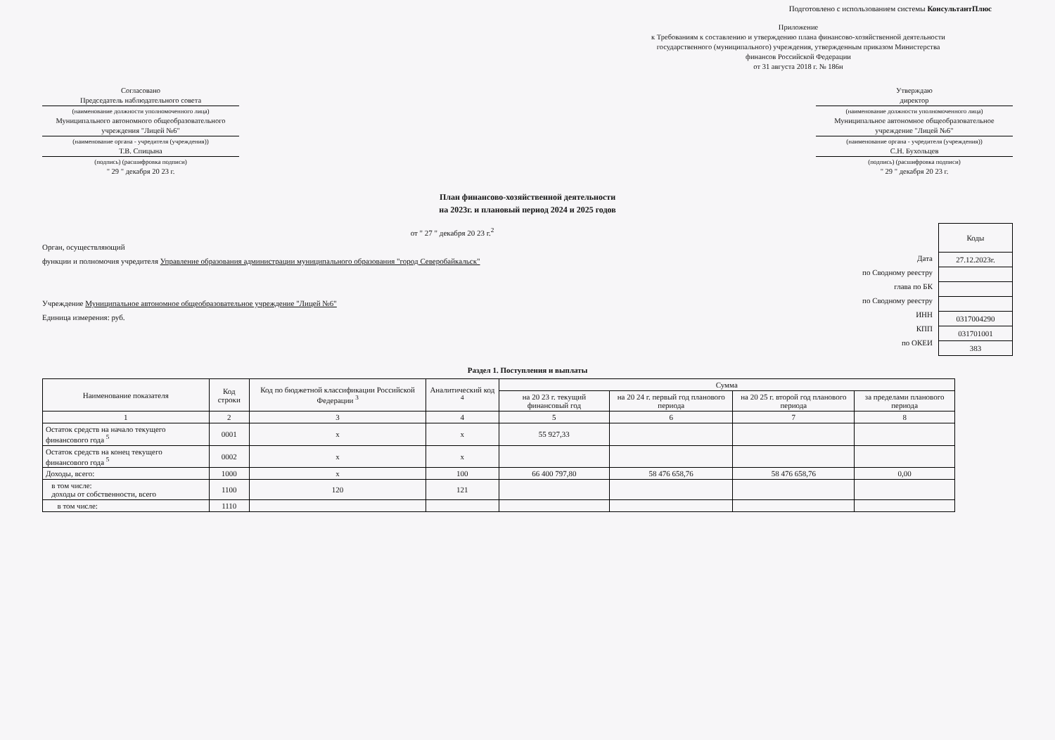Подготовлено с использованием системы КонсультантПлюс
Приложение
к Требованиям к составлению и утверждению плана финансово-хозяйственной деятельности государственного (муниципального) учреждения, утвержденным приказом Министерства финансов Российской Федерации
от 31 августа 2018 г. № 186н
Согласовано
Председатель наблюдательного совета
(наименование должности уполномоченного лица)
Муниципального автономного общеобразовательного учреждения "Лицей №6"
(наименование органа - учредителя (учреждения))
Т.В. Спицына
(подпись) (расшифровка подписи)
" 29 " декабря 20 23 г.
Утверждаю
директор
(наименование должности уполномоченного лица)
Муниципальное автономное общеобразовательное учреждение "Лицей №6"
(наименование органа - учредителя (учреждения))
С.Н. Бухольцев
(подпись) (расшифровка подписи)
" 29 " декабря 20 23 г.
План финансово-хозяйственной деятельности
на 2023г. и плановый период 2024 и 2025 годов
от " 27 " декабря 20 23 г.<sup>2</sup>
Орган, осуществляющий
функции и полномочия учредителя Управление образования администрации муниципального образования "город Северобайкальск"
Учреждение Муниципальное автономное общеобразовательное учреждение "Лицей №6"
Единица измерения: руб.
Дата
по Сводному реестру
глава по БК
по Сводному реестру
ИНН
КПП
по ОКЕИ
| Коды |
| 27.12.2023г. |
| 0317004290 |
| 031701001 |
| 383 |
Раздел 1. Поступления и выплаты
| Наименование показателя | Код строки | Код по бюджетной классификации Российской Федерации <sup>3</sup> | Аналитический код <sup>4</sup> | Сумма | | | |
| --- | --- | --- | --- | --- | --- | --- | --- |
| | | | | на 20 23 г. текущий финансовый год | на 20 24 г. первый год планового периода | на 20 25 г. второй год планового периода | за пределами планового периода |
| 1 | 2 | 3 | 4 | 5 | 6 | 7 | 8 |
| Остаток средств на начало текущего финансового года <sup>5</sup> | 0001 | x | x | 55 927,33 | | | |
| Остаток средств на конец текущего финансового года <sup>5</sup> | 0002 | x | x | | | | |
| Доходы, всего: | 1000 | x | 100 | 66 400 797,80 | 58 476 658,76 | 58 476 658,76 | 0,00 |
| в том числе: доходы от собственности, всего | 1100 | 120 | 121 | | | | |
| в том числе: | 1110 | | | | | | |